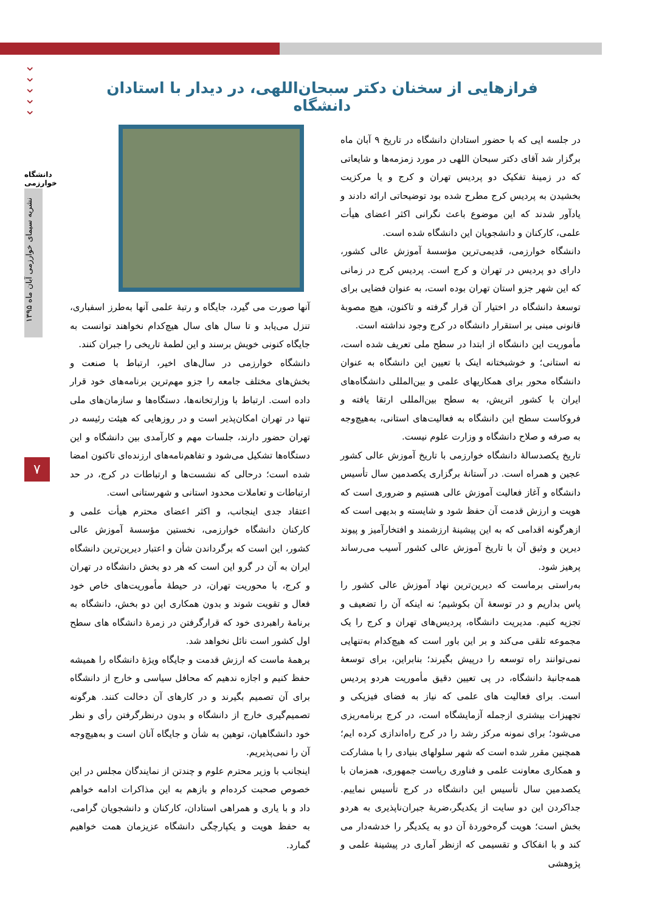⌄
⌄
⌄
⌄
⌄
دانشگاه خوارزمی
نشریه سیمای خوارزمی آبان ماه ۱۳۹۵
۷
فرازهایی از سخنان دکتر سبحان‌اللهی، در دیدار با استادان دانشگاه
در جلسه ایی که با حضور استادان دانشگاه در تاریخ ۹ آبان ماه برگزار شد آقای دکتر سبحان اللهی در مورد زمزمه‌ها و شایعاتی که در زمینهٔ تفکیک دو پردیس تهران و کرج و یا مرکزیت بخشیدن به پردیس کرج مطرح شده بود توضیحاتی ارائه دادند و یادآور شدند که این موضوع باعث نگرانی اکثر اعضای هیأت علمی، کارکنان و دانشجویان این دانشگاه شده است.
دانشگاه خوارزمی، قدیمی‌ترین مؤسسهٔ آموزش عالی کشور، دارای دو پردیس در تهران و کرج است. پردیس کرج در زمانی که این شهر جزو استان تهران بوده است، به عنوان فضایی برای توسعهٔ دانشگاه در اختیار آن قرار گرفته و تاکنون، هیچ مصوبهٔ قانونی مبنی بر استقرار دانشگاه در کرج وجود نداشته است.
مأموریت این دانشگاه از ابتدا در سطح ملی تعریف شده است، نه استانی؛ و خوشبختانه اینک با تعیین این دانشگاه به عنوان دانشگاه محور برای همکاریهای علمی و بین‌المللی دانشگاه‌های ایران با کشور اتریش، به سطح بین‌المللی ارتقا یافته و فروکاست سطح این دانشگاه به فعالیت‌های استانی، به‌هیچ‌وجه به صرفه و صلاح دانشگاه و وزارت علوم نیست.
تاریخ یکصدسالهٔ دانشگاه خوارزمی با تاریخ آموزش عالی کشور عجین و همراه است. در آستانهٔ برگزاری یکصدمین سال تأسیس دانشگاه و آغاز فعالیت آموزش عالی هستیم و ضروری است که هویت و ارزش قدمت آن حفظ شود و شایسته و بدیهی است که ازهرگونه اقدامی که به این پیشینهٔ ارزشمند و افتخارآمیز و پیوند دیرین و وثیق آن با تاریخ آموزش عالی کشور آسیب می‌رساند پرهیز شود.
به‌راستی برماست که دیرین‌ترین نهاد آموزش عالی کشور را پاس بداریم و در توسعهٔ آن بکوشیم؛ نه اینکه آن را تضعیف و تجزیه کنیم. مدیریت دانشگاه، پردیس‌های تهران و کرج را یک مجموعه تلقی می‌کند و بر این باور است که هیچ‌کدام به‌تنهایی نمی‌توانند راه توسعه را درپیش بگیرند؛ بنابراین، برای توسعهٔ همه‌جانبهٔ دانشگاه، در پی تعیین دقیق مأموریت هردو پردیس است. برای فعالیت های علمی که نیاز به فضای فیزیکی و تجهیزات بیشتری ازجمله آزمایشگاه است، در کرج برنامه‌ریزی می‌شود؛ برای نمونه مرکز رشد را در کرج راه‌اندازی کرده ایم؛ همچنین مقرر شده است که شهر سلولهای بنیادی را با مشارکت و همکاری معاونت علمی و فناوری ریاست جمهوری، همزمان با یکصدمین سال تأسیس این دانشگاه در کرج تأسیس نماییم. جداکردن این دو سایت از یکدیگر،ضربهٔ جبران‌ناپذیری به هردو بخش است؛ هویت گره‌خوردهٔ آن دو به یکدیگر را خدشه‌دار می کند و با انفکاک و تقسیمی که ازنظر آماری در پیشینهٔ علمی و پژوهشی
آنها صورت می گیرد، جایگاه و رتبهٔ علمی آنها به‌طرز اسفباری، تنزل می‌یابد و تا سال های سال هیچ‌کدام نخواهند توانست به جایگاه کنونی خویش برسند و این لطمهٔ تاریخی را جبران کنند.
دانشگاه خوارزمی در سال‌های اخیر، ارتباط با صنعت و بخش‌های مختلف جامعه را جزو مهم‌ترین برنامه‌های خود قرار داده است. ارتباط با وزارتخانه‌ها، دستگاه‌ها و سازمان‌های ملی تنها در تهران امکان‌پذیر است و در روزهایی که هیئت رئیسه در تهران حضور دارند، جلسات مهم و کارآمدی بین دانشگاه و این دستگاه‌ها تشکیل می‌شود و تفاهم‌نامه‌های ارزنده‌ای تاکنون امضا شده است؛ درحالی که نشست‌ها و ارتباطات در کرج، در حد ارتباطات و تعاملات محدود استانی و شهرستانی است.
اعتقاد جدی اینجانب، و اکثر اعضای محترم هیأت علمی و کارکنان دانشگاه خوارزمی، نخستین مؤسسهٔ آموزش عالی کشور، این است که برگرداندن شأن و اعتبار دیرین‌ترین دانشگاه ایران به آن در گرو این است که هر دو بخش دانشگاه در تهران و کرج، با محوریت تهران، در حیطهٔ مأموریت‌های خاص خود فعال و تقویت شوند و بدون همکاری این دو بخش، دانشگاه به برنامهٔ راهبردی خود که قرارگرفتن در زمرهٔ دانشگاه های سطح اول کشور است نائل نخواهد شد.
برهمهٔ ماست که ارزش قدمت و جایگاه ویژهٔ دانشگاه را همیشه حفظ کنیم و اجازه ندهیم که محافل سیاسی و خارج از دانشگاه برای آن تصمیم بگیرند و در کارهای آن دخالت کنند. هرگونه تصمیم‌گیری خارج از دانشگاه و بدون درنظرگرفتن رأی و نظر خود دانشگاهیان، توهین به شأن و جایگاه آنان است و به‌هیچ‌وجه آن را نمی‌پذیریم.
اینجانب با وزیر محترم علوم و چندتن از نمایندگان مجلس در این خصوص صحبت کرده‌ام و بازهم به این مذاکرات ادامه خواهم داد و با یاری و همراهی استادان، کارکنان و دانشجویان گرامی، به حفظ هویت و یکپارچگی دانشگاه عزیزمان همت خواهیم گمارد.